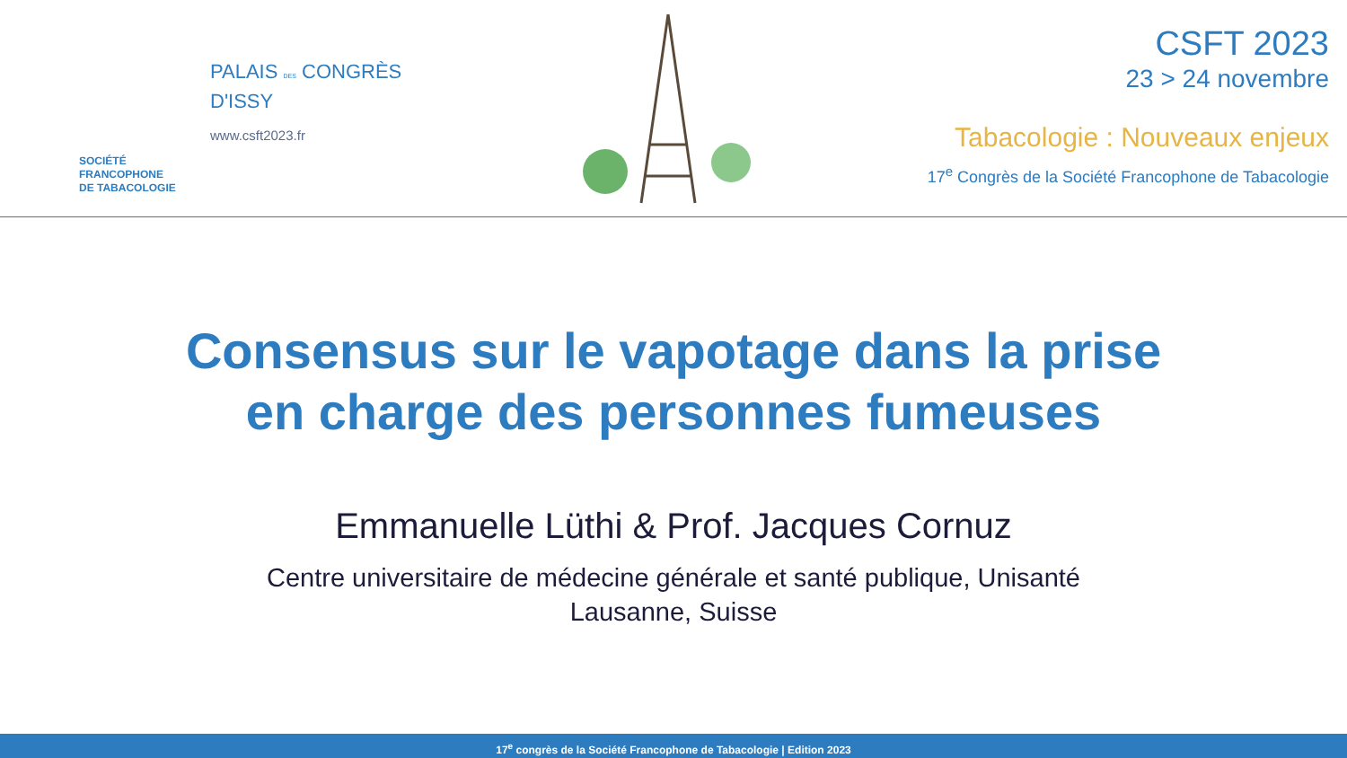SOCIÉTÉ
FRANCOPHONE
DE TABACOLOGIE
PALAIS DES CONGRÈS
D'ISSY
www.csft2023.fr
CSFT 2023
23 > 24 novembre
Tabacologie : Nouveaux enjeux
17<sup>e</sup> Congrès de la Société Francophone de Tabacologie
Consensus sur le vapotage dans la prise
en charge des personnes fumeuses
Emmanuelle Lüthi & Prof. Jacques Cornuz
Centre universitaire de médecine générale et santé publique, Unisanté
Lausanne, Suisse
17<sup>e</sup> congrès de la Société Francophone de Tabacologie | Edition 2023